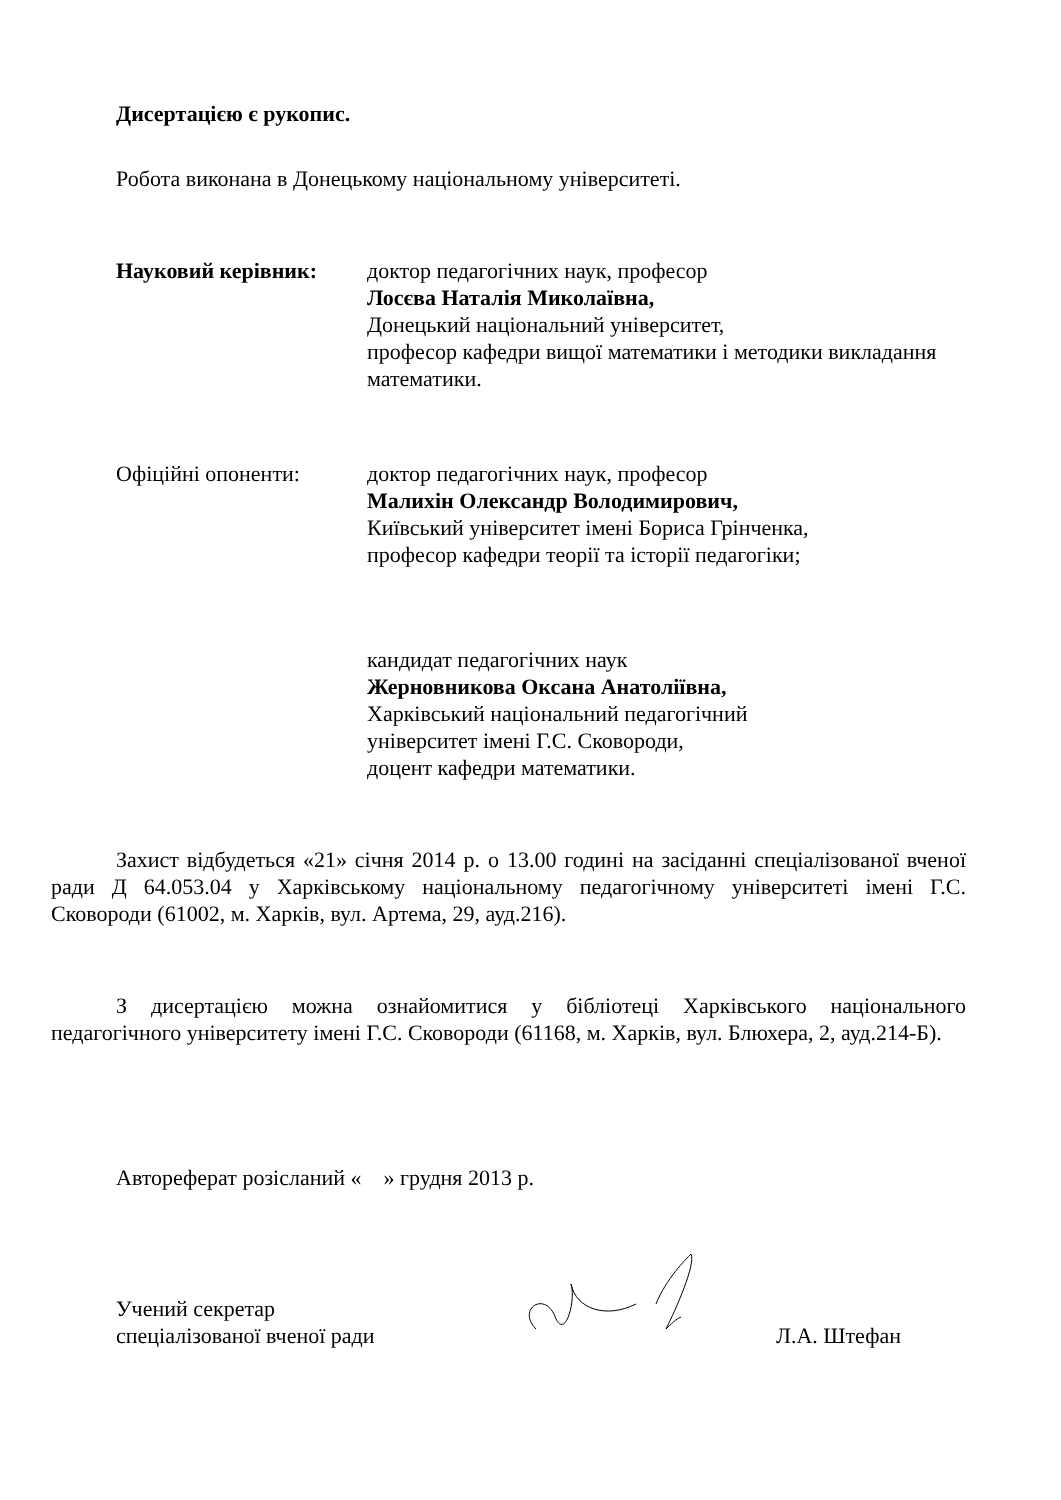Дисертацією є рукопис.
Робота виконана в Донецькому національному університеті.
Науковий керівник: доктор педагогічних наук, професор
Лосєва Наталія Миколаївна,
Донецький національний університет,
професор кафедри вищої математики і методики викладання математики.
Офіційні опоненти: доктор педагогічних наук, професор
Малихін Олександр Володимирович,
Київський університет імені Бориса Грінченка,
професор кафедри теорії та історії педагогіки;
кандидат педагогічних наук
Жерновникова Оксана Анатоліївна,
Харківський національний педагогічний
університет імені Г.С. Сковороди,
доцент кафедри математики.
Захист відбудеться «21» січня 2014 р. о 13.00 годині на засіданні спеціалізованої вченої ради Д 64.053.04 у Харківському національному педагогічному університеті імені Г.С. Сковороди (61002, м. Харків, вул. Артема, 29, ауд.216).
З дисертацією можна ознайомитися у бібліотеці Харківського національного педагогічного університету імені Г.С. Сковороди (61168, м. Харків, вул. Блюхера, 2, ауд.214-Б).
Автореферат розісланий « » грудня 2013 р.
Учений секретар
спеціалізованої вченої ради
Л.А. Штефан